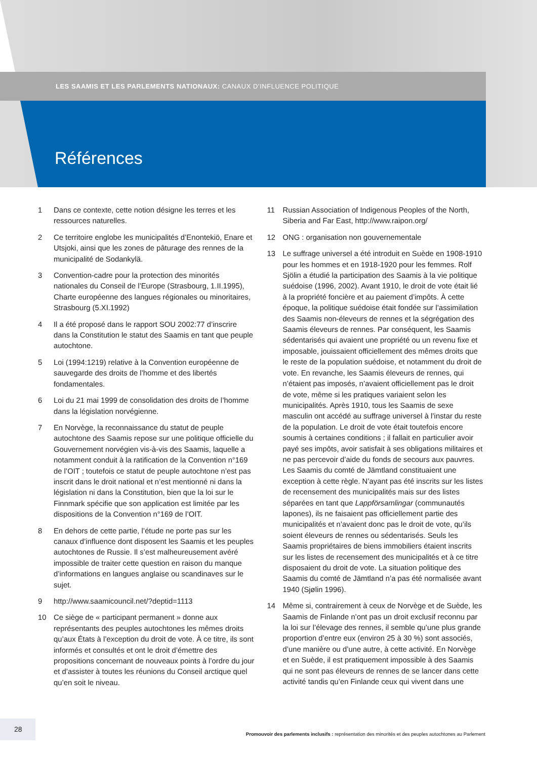LES SAAMIS ET LES PARLEMENTS NATIONAUX: CANAUX D’INFLUENCE POLITIQUE
Références
1 Dans ce contexte, cette notion désigne les terres et les ressources naturelles.
2 Ce territoire englobe les municipalités d’Enontekiö, Enare et Utsjoki, ainsi que les zones de pâturage des rennes de la municipalité de Sodankylä.
3 Convention-cadre pour la protection des minorités nationales du Conseil de l’Europe (Strasbourg, 1.II.1995), Charte européenne des langues régionales ou minoritaires, Strasbourg (5.XI.1992)
4 Il a été proposé dans le rapport SOU 2002:77 d’inscrire dans la Constitution le statut des Saamis en tant que peuple autochtone.
5 Loi (1994:1219) relative à la Convention européenne de sauvegarde des droits de l’homme et des libertés fondamentales.
6 Loi du 21 mai 1999 de consolidation des droits de l’homme dans la législation norvégienne.
7 En Norvège, la reconnaissance du statut de peuple autochtone des Saamis repose sur une politique officielle du Gouvernement norvégien vis-à-vis des Saamis, laquelle a notamment conduit à la ratification de la Convention n°169 de l’OIT ; toutefois ce statut de peuple autochtone n’est pas inscrit dans le droit national et n’est mentionné ni dans la législation ni dans la Constitution, bien que la loi sur le Finnmark spécifie que son application est limitée par les dispositions de la Convention n°169 de l’OIT.
8 En dehors de cette partie, l’étude ne porte pas sur les canaux d’influence dont disposent les Saamis et les peuples autochtones de Russie. Il s’est malheureusement avéré impossible de traiter cette question en raison du manque d’informations en langues anglaise ou scandinaves sur le sujet.
9 http://www.saamicouncil.net/?deptid=1113
10 Ce siège de « participant permanent » donne aux représentants des peuples autochtones les mêmes droits qu’aux États à l’exception du droit de vote. À ce titre, ils sont informés et consultés et ont le droit d’émettre des propositions concernant de nouveaux points à l’ordre du jour et d’assister à toutes les réunions du Conseil arctique quel qu’en soit le niveau.
11 Russian Association of Indigenous Peoples of the North, Siberia and Far East, http://www.raipon.org/
12 ONG : organisation non gouvernementale
13 Le suffrage universel a été introduit en Suède en 1908-1910 pour les hommes et en 1918-1920 pour les femmes. Rolf Sjölin a étudié la participation des Saamis à la vie politique suédoise (1996, 2002). Avant 1910, le droit de vote était lié à la propriété foncière et au paiement d’impôts. À cette époque, la politique suédoise était fondée sur l’assimilation des Saamis non-éleveurs de rennes et la ségrégation des Saamis éleveurs de rennes. Par conséquent, les Saamis sédentarisés qui avaient une propriété ou un revenu fixe et imposable, jouissaient officiellement des mêmes droits que le reste de la population suédoise, et notamment du droit de vote. En revanche, les Saamis éleveurs de rennes, qui n’étaient pas imposés, n’avaient officiellement pas le droit de vote, même si les pratiques variaient selon les municipalités. Après 1910, tous les Saamis de sexe masculin ont accédé au suffrage universel à l’instar du reste de la population. Le droit de vote était toutefois encore soumis à certaines conditions ; il fallait en particulier avoir payé ses impôts, avoir satisfait à ses obligations militaires et ne pas percevoir d’aide du fonds de secours aux pauvres. Les Saamis du comté de Jämtland constituaient une exception à cette règle. N’ayant pas été inscrits sur les listes de recensement des municipalités mais sur des listes séparées en tant que Lappförsamlingar (communautés lapones), ils ne faisaient pas officiellement partie des municipalités et n’avaient donc pas le droit de vote, qu’ils soient éleveurs de rennes ou sédentarisés. Seuls les Saamis propriétaires de biens immobiliers étaient inscrits sur les listes de recensement des municipalités et à ce titre disposaient du droit de vote. La situation politique des Saamis du comté de Jämtland n’a pas été normalisée avant 1940 (Sjølin 1996).
14 Même si, contrairement à ceux de Norvège et de Suède, les Saamis de Finlande n’ont pas un droit exclusif reconnu par la loi sur l’élevage des rennes, il semble qu’une plus grande proportion d’entre eux (environ 25 à 30 %) sont associés, d’une manière ou d’une autre, à cette activité. En Norvège et en Suède, il est pratiquement impossible à des Saamis qui ne sont pas éleveurs de rennes de se lancer dans cette activité tandis qu’en Finlande ceux qui vivent dans une
28
Promouvoir des parlements inclusifs : représentation des minorités et des peuples autochtones au Parlement